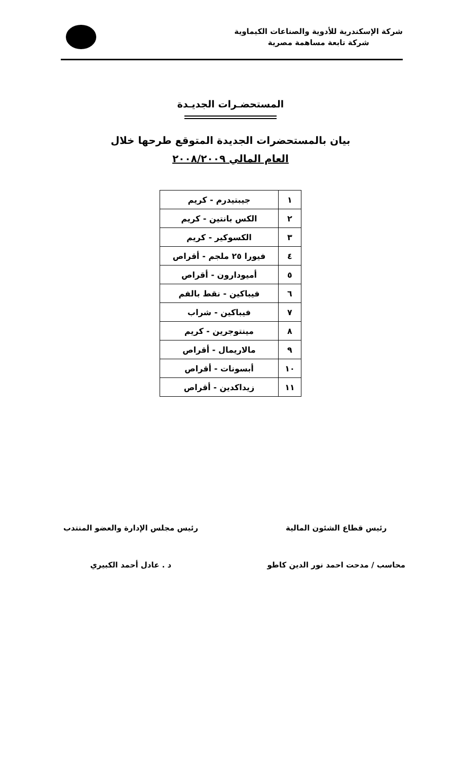شركة الإسكندرية للأدوية والصناعات الكيماوية
شركة تابعة مساهمة مصرية
المستحضـرات الجديـدة
بيان بالمستحضرات الجديدة المتوقع طرحها خلال
العام المالي ٢٠٠٨/٢٠٠٩
| ١ | جيبتيدرم - كريم |
| ٢ | الكس بانتين - كريم |
| ٣ | الكسوكير - كريم |
| ٤ | فيورا ٢٥ ملجم - أقراص |
| ٥ | أميودارون - أقراص |
| ٦ | فيباكين - نقط بالفم |
| ٧ | فيباكين - شراب |
| ٨ | مينتوجرين - كريم |
| ٩ | مالاريمال - أقراص |
| ١٠ | أبسونات - أقراص |
| ١١ | زيداكدين - أقراص |
رئيس قطاع الشئون المالية
محاسب / مدحت احمد نور الدين كاطو
رئيس مجلس الإدارة والعضو المنتدب
د . عادل أحمد الكبيري